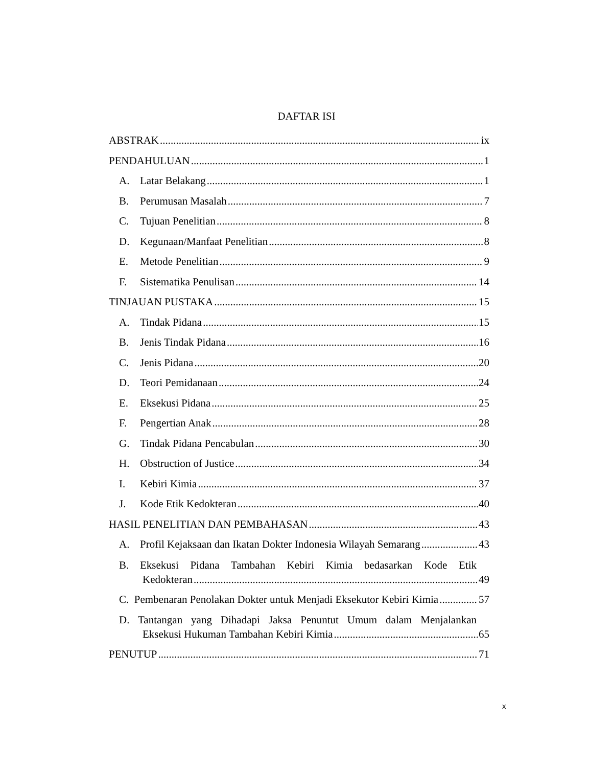DAFTAR ISI
ABSTRAK ix
PENDAHULUAN 1
A. Latar Belakang 1
B. Perumusan Masalah 7
C. Tujuan Penelitian 8
D. Kegunaan/Manfaat Penelitian 8
E. Metode Penelitian 9
F. Sistematika Penulisan 14
TINJAUAN PUSTAKA 15
A. Tindak Pidana 15
B. Jenis Tindak Pidana 16
C. Jenis Pidana 20
D. Teori Pemidanaan 24
E. Eksekusi Pidana 25
F. Pengertian Anak 28
G. Tindak Pidana Pencabulan 30
H. Obstruction of Justice 34
I. Kebiri Kimia 37
J. Kode Etik Kedokteran 40
HASIL PENELITIAN DAN PEMBAHASAN 43
A. Profil Kejaksaan dan Ikatan Dokter Indonesia Wilayah Semarang 43
B. Eksekusi Pidana Tambahan Kebiri Kimia bedasarkan Kode Etik
Kedokteran 49
C. Pembenaran Penolakan Dokter untuk Menjadi Eksekutor Kebiri Kimia 57
D. Tantangan yang Dihadapi Jaksa Penuntut Umum dalam Menjalankan
Eksekusi Hukuman Tambahan Kebiri Kimia 65
PENUTUP 71
x